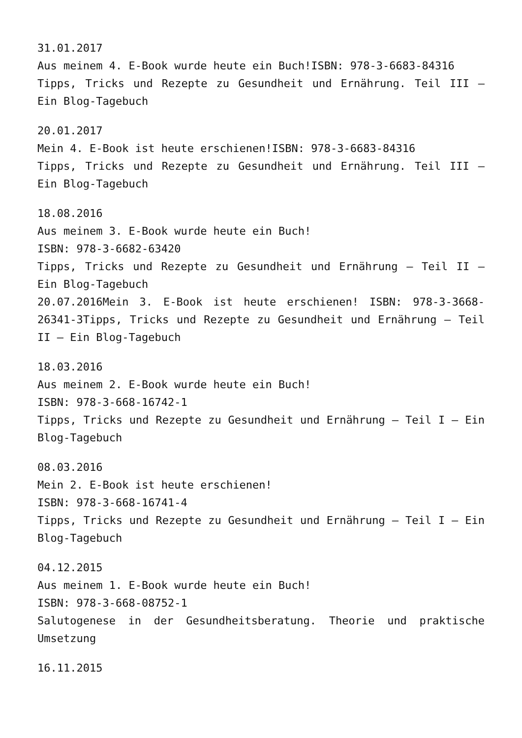31.01.2017
Aus meinem 4. E-Book wurde heute ein Buch!ISBN: 978-3-6683-84316
Tipps, Tricks und Rezepte zu Gesundheit und Ernährung. Teil III – Ein Blog-Tagebuch
20.01.2017
Mein 4. E-Book ist heute erschienen!ISBN: 978-3-6683-84316
Tipps, Tricks und Rezepte zu Gesundheit und Ernährung. Teil III – Ein Blog-Tagebuch
18.08.2016
Aus meinem 3. E-Book wurde heute ein Buch!
ISBN: 978-3-6682-63420
Tipps, Tricks und Rezepte zu Gesundheit und Ernährung – Teil II – Ein Blog-Tagebuch
20.07.2016Mein 3. E-Book ist heute erschienen! ISBN: 978-3-3668-26341-3Tipps, Tricks und Rezepte zu Gesundheit und Ernährung – Teil II – Ein Blog-Tagebuch
18.03.2016
Aus meinem 2. E-Book wurde heute ein Buch!
ISBN: 978-3-668-16742-1
Tipps, Tricks und Rezepte zu Gesundheit und Ernährung – Teil I – Ein Blog-Tagebuch
08.03.2016
Mein 2. E-Book ist heute erschienen!
ISBN: 978-3-668-16741-4
Tipps, Tricks und Rezepte zu Gesundheit und Ernährung – Teil I – Ein Blog-Tagebuch
04.12.2015
Aus meinem 1. E-Book wurde heute ein Buch!
ISBN: 978-3-668-08752-1
Salutogenese in der Gesundheitsberatung. Theorie und praktische Umsetzung
16.11.2015